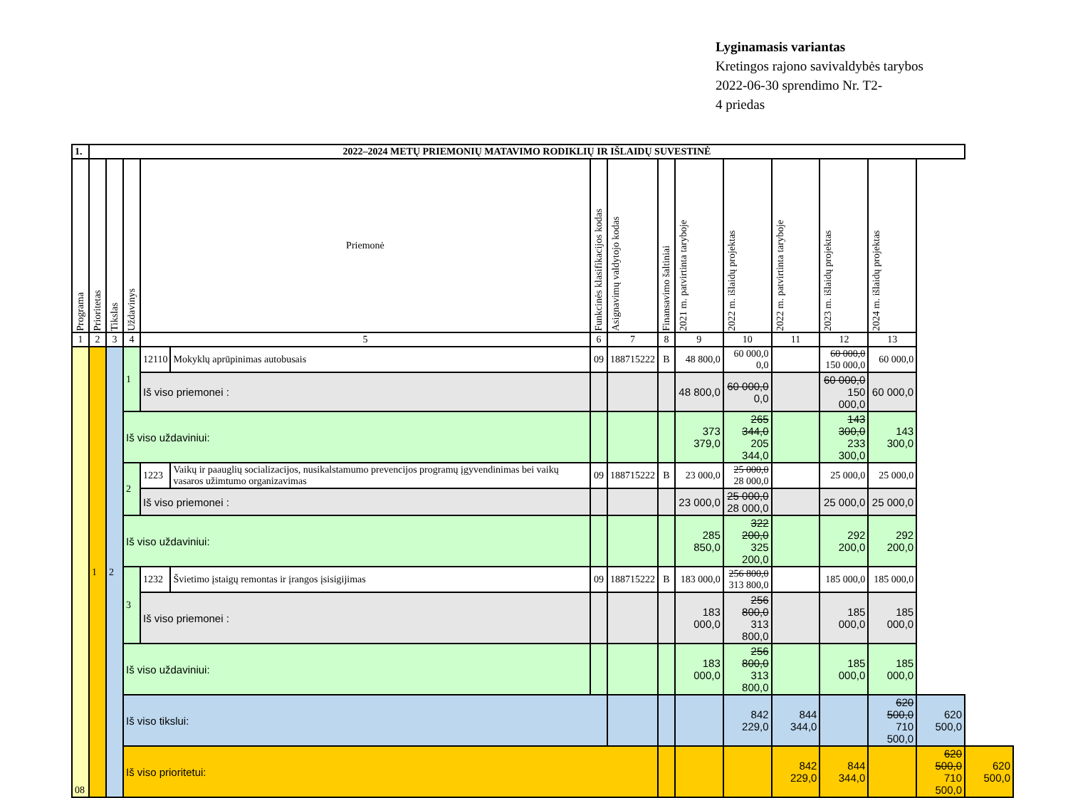Lyginamasis variantas
Kretingos rajono savivaldybės tarybos
2022-06-30 sprendimo Nr. T2-
4 priedas
| 1. | 2022–2024 METŲ PRIEMONIŲ MATAVIMO RODIKLIŲ IR IŠLAIDŲ SUVESTINĖ | | | | | | | | | | | | | | |
| Programa | Prioritetas | Tikslas | Uždavinys | Priemonė | | Funkcinės klasifikacijos kodas | Asignavimų valdytojo kodas | Finansavimo šaltiniai | 2021 m. patvirtinta taryboje | 2022 m. išlaidų projektas | 2022 m. patvirtinta taryboje | 2023 m. išlaidų projektas | 2024 m. išlaidų projektas | | |
| 1 | 2 | 3 | 4 | 5 | | 6 | 7 | 8 | 9 | 10 | 11 | 12 | 13 | | |
| 08 | 1 | 2 | 1 | 12110 | Mokyklų aprūpinimas autobusais | 09 | 188715222 | B | 48 800,0 | 60 000,0 0,0 | | 60 000,0 150 000,0 | 60 000,0 | | |
| | | | | Iš viso priemonei : | | | | | 48 800,0 | 60 000,0 0,0 | | 60 000,0 150 000,0 | 60 000,0 | | |
| | | | Iš viso uždaviniui: | | | | | | 373 379,0 | 265 344,0 205 344,0 | | 143 300,0 233 300,0 | 143 300,0 | | |
| | | | 2 | 1223 | Vaikų ir paauglių socializacijos, nusikalstamumo prevencijos programų įgyvendinimas bei vaikų vasaros užimtumo organizavimas | 09 | 188715222 | B | 23 000,0 | 25 000,0 28 000,0 | | 25 000,0 | 25 000,0 | | |
| | | | | Iš viso priemonei : | | | | | 23 000,0 | 25 000,0 28 000,0 | | 25 000,0 | 25 000,0 | | |
| | | | Iš viso uždaviniui: | | | | | | 285 850,0 | 322 200,0 325 200,0 | | 292 200,0 | 292 200,0 | | |
| | | | 3 | 1232 | Švietimo įstaigų remontas ir įrangos įsisigijimas | 09 | 188715222 | B | 183 000,0 | 256 800,0 313 800,0 | | 185 000,0 | 185 000,0 | | |
| | | | | Iš viso priemonei : | | | | | 183 000,0 | 256 800,0 313 800,0 | | 185 000,0 | 185 000,0 | | |
| | | | Iš viso uždaviniui: | | | | | | 183 000,0 | 256 800,0 313 800,0 | | 185 000,0 | 185 000,0 | | |
| | | | Iš viso tikslui: | | | | | | | 842 229,0 | 844 344,0 | | 620 500,0 710 500,0 | 620 500,0 | |
| | | | Iš viso prioritetui: | | | | | | | | 842 229,0 | 844 344,0 | | 620 500,0 710 500,0 | 620 500,0 |